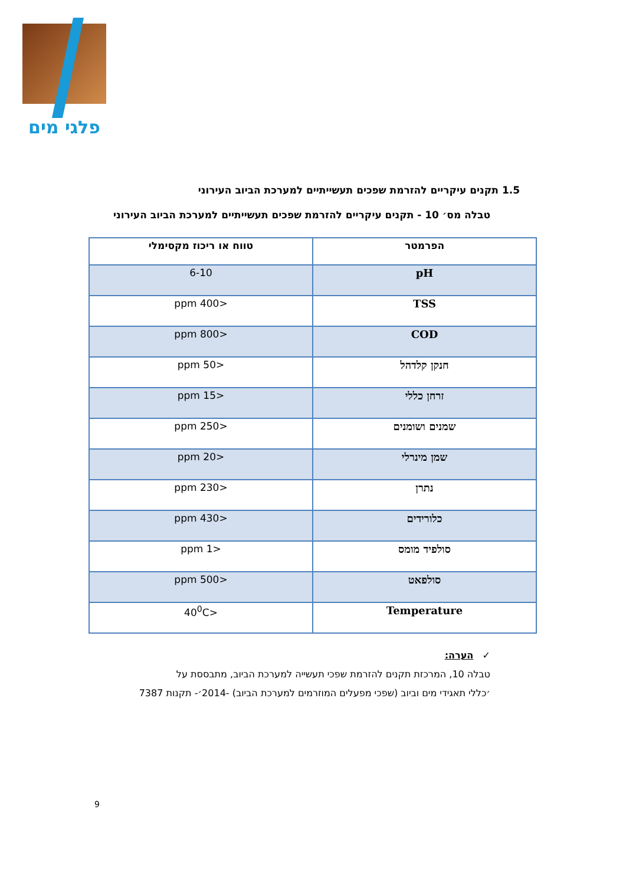פלגי מים
1.5 תקנים עיקריים להזרמת שפכים תעשייתיים למערכת הביוב העירוני
טבלה מס׳ 10 - תקנים עיקריים להזרמת שפכים תעשייתיים למערכת הביוב העירוני
| הפרמטר | טווח או ריכוז מקסימלי |
| --- | --- |
| pH | 6-10 |
| TSS | <400 ppm |
| COD | <800 ppm |
| חנקן קלדהל | <50 ppm |
| זרחן כללי | <15 ppm |
| שמנים ושומנים | <250 ppm |
| שמן מינרלי | <20 ppm |
| נתרן | <230 ppm |
| כלורידים | <430 ppm |
| סולפיד מומס | <1 ppm |
| סולפאט | <500 ppm |
| Temperature | <40<sup>0</sup>C |
✓ הערה:
טבלה 10, המרכזת תקנים להזרמת שפכי תעשייה למערכת הביוב, מתבססת על
׳כללי תאגידי מים וביוב (שפכי מפעלים המוזרמים למערכת הביוב) -2014׳- תקנות 7387
9